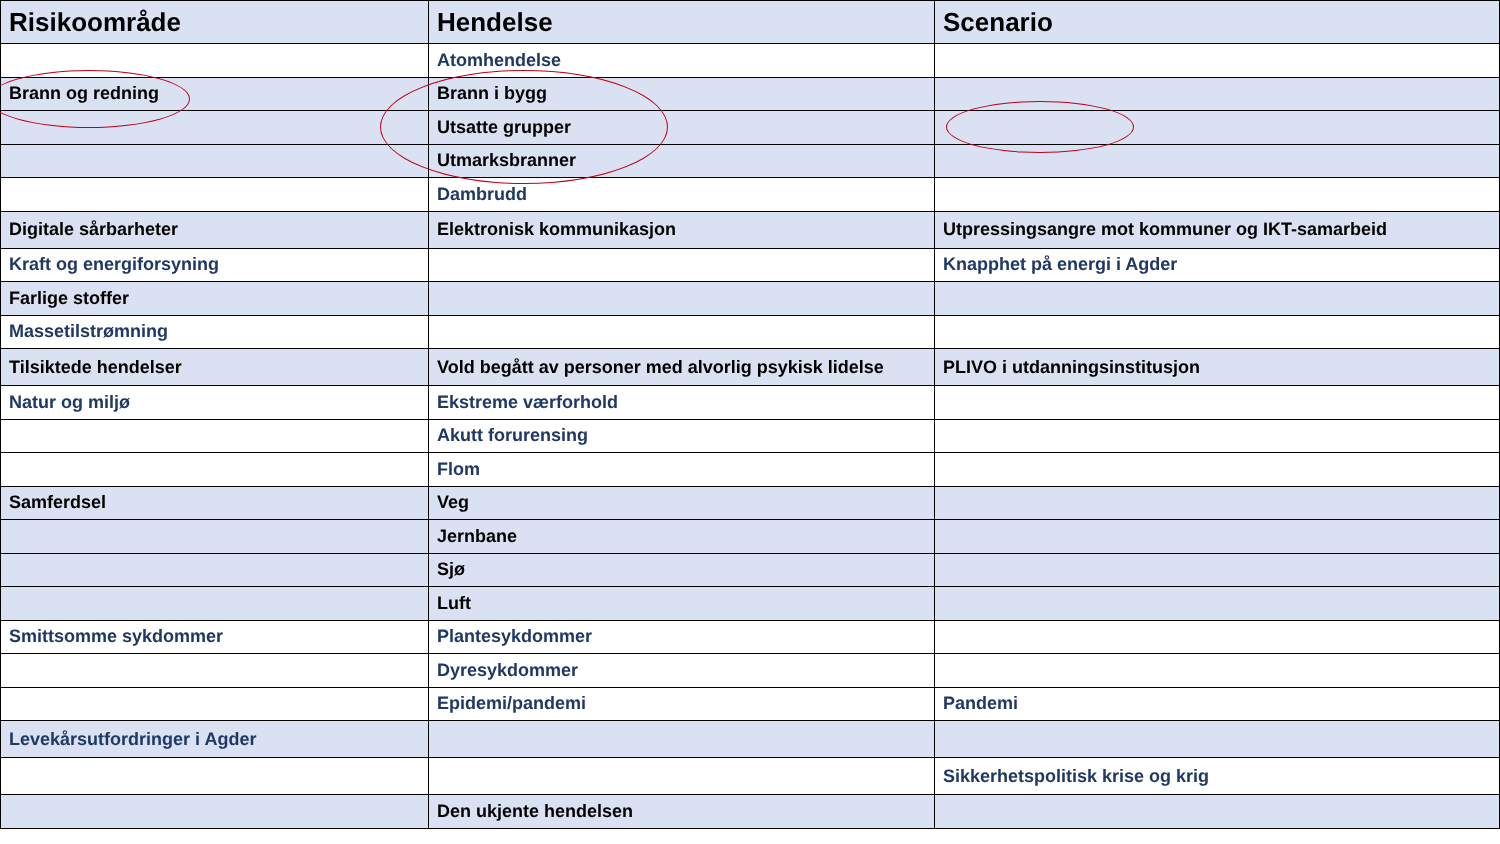| Risikoområde | Hendelse | Scenario |
| --- | --- | --- |
| | Atomhendelse | |
| Brann og redning | Brann i bygg | |
| | Utsatte grupper | |
| | Utmarksbranner | |
| | Dambrudd | |
| Digitale sårbarheter | Elektronisk kommunikasjon | Utpressingsangre mot kommuner og IKT-samarbeid |
| Kraft og energiforsyning | | Knapphet på energi i Agder |
| Farlige stoffer | | |
| Massetilstrømning | | |
| Tilsiktede hendelser | Vold begått av personer med alvorlig psykisk lidelse | PLIVO i utdanningsinstitusjon |
| Natur og miljø | Ekstreme værforhold | |
| | Akutt forurensing | |
| | Flom | |
| Samferdsel | Veg | |
| | Jernbane | |
| | Sjø | |
| | Luft | |
| Smittsomme sykdommer | Plantesykdommer | |
| | Dyresykdommer | |
| | Epidemi/pandemi | Pandemi |
| Levekårsutfordringer i Agder | | |
| | | Sikkerhetspolitisk krise og krig |
| | Den ukjente hendelsen | |